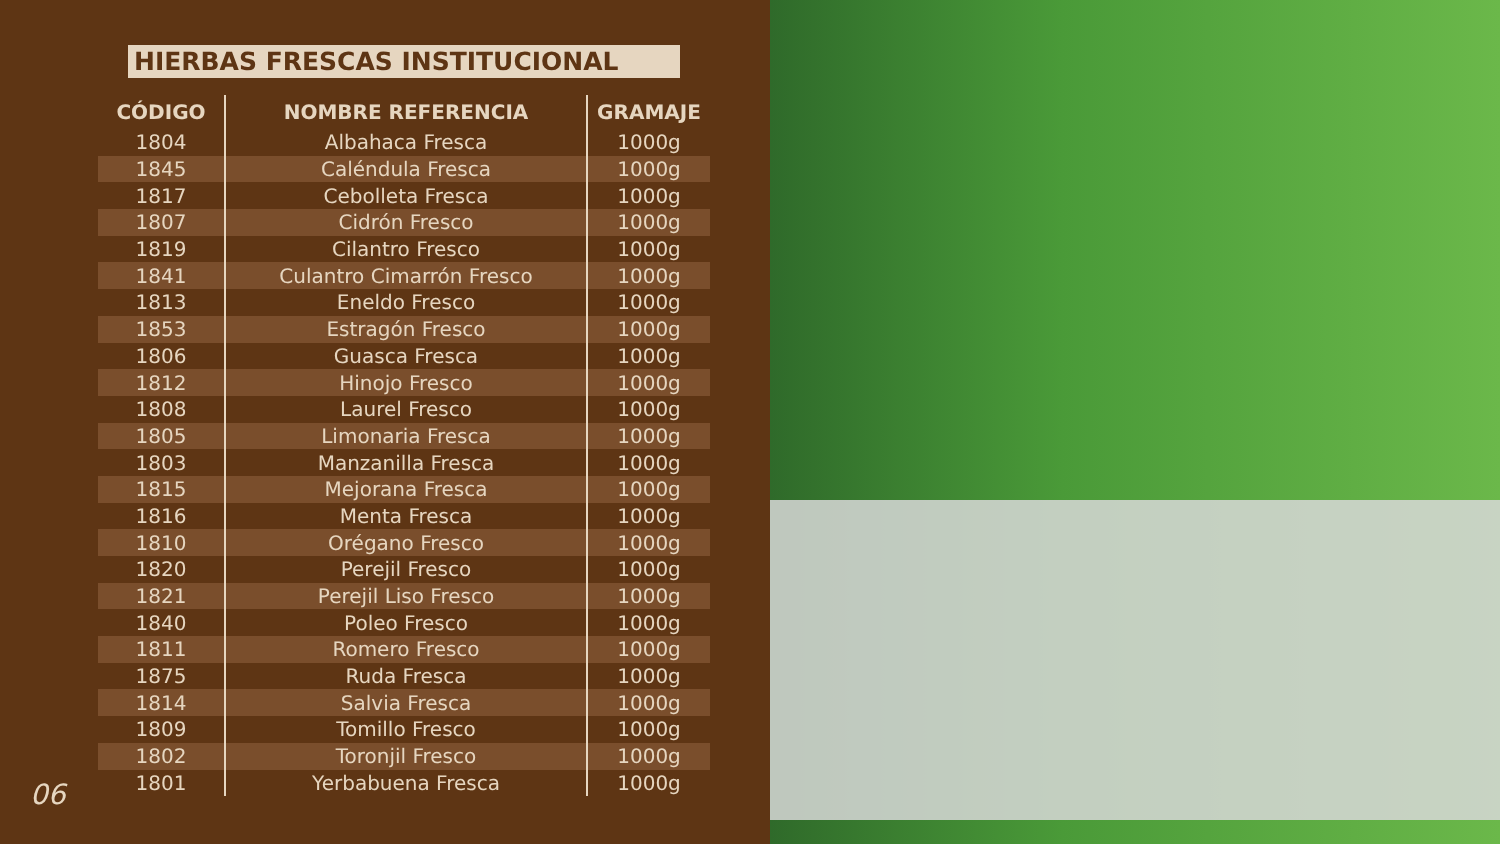HIERBAS FRESCAS INSTITUCIONAL
| CÓDIGO | NOMBRE REFERENCIA | GRAMAJE |
| --- | --- | --- |
| 1804 | Albahaca Fresca | 1000g |
| 1845 | Caléndula Fresca | 1000g |
| 1817 | Cebolleta Fresca | 1000g |
| 1807 | Cidrón Fresco | 1000g |
| 1819 | Cilantro Fresco | 1000g |
| 1841 | Culantro Cimarrón Fresco | 1000g |
| 1813 | Eneldo Fresco | 1000g |
| 1853 | Estragón Fresco | 1000g |
| 1806 | Guasca Fresca | 1000g |
| 1812 | Hinojo Fresco | 1000g |
| 1808 | Laurel Fresco | 1000g |
| 1805 | Limonaria Fresca | 1000g |
| 1803 | Manzanilla Fresca | 1000g |
| 1815 | Mejorana Fresca | 1000g |
| 1816 | Menta Fresca | 1000g |
| 1810 | Orégano Fresco | 1000g |
| 1820 | Perejil Fresco | 1000g |
| 1821 | Perejil Liso Fresco | 1000g |
| 1840 | Poleo Fresco | 1000g |
| 1811 | Romero Fresco | 1000g |
| 1875 | Ruda Fresca | 1000g |
| 1814 | Salvia Fresca | 1000g |
| 1809 | Tomillo Fresco | 1000g |
| 1802 | Toronjil Fresco | 1000g |
| 1801 | Yerbabuena Fresca | 1000g |
06